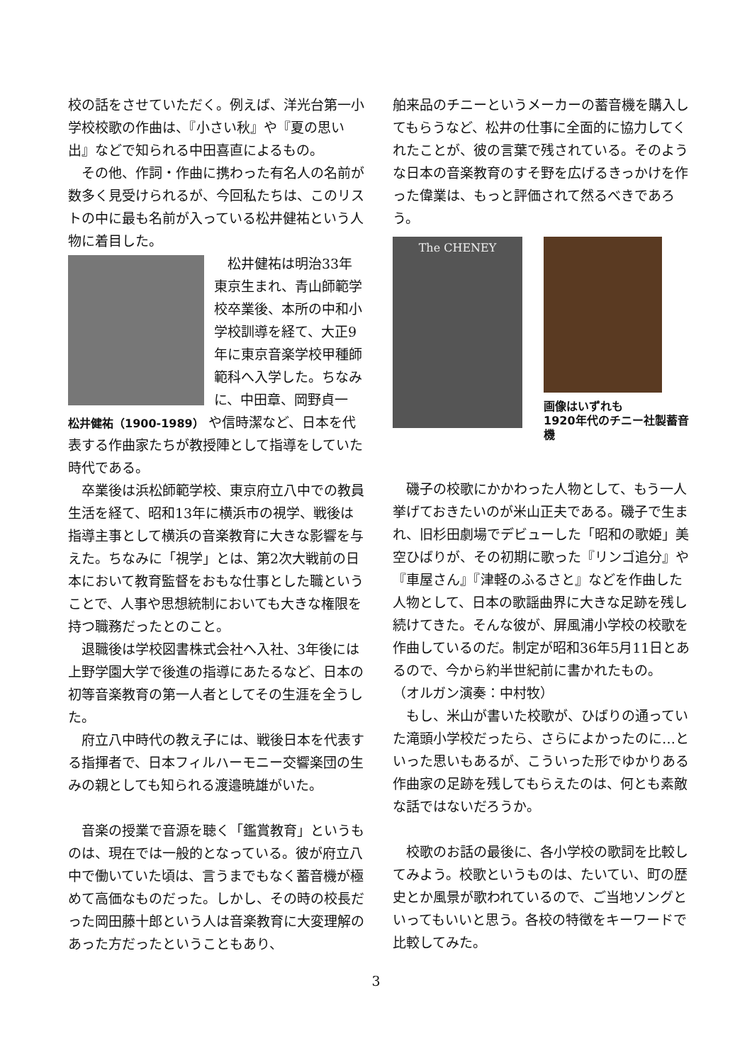校の話をさせていただく。例えば、洋光台第一小学校校歌の作曲は、『小さい秋』や『夏の思い出』などで知られる中田喜直によるもの。
その他、作詞・作曲に携わった有名人の名前が数多く見受けられるが、今回私たちは、このリストの中に最も名前が入っている松井健祐という人物に着目した。
松井健祐は明治33年東京生まれ、青山師範学校卒業後、本所の中和小学校訓導を経て、大正9年に東京音楽学校甲種師範科へ入学した。ちなみに、中田章、岡野貞一
松井健祐（1900-1989） や信時潔など、日本を代表する作曲家たちが教授陣として指導をしていた時代である。
卒業後は浜松師範学校、東京府立八中での教員生活を経て、昭和13年に横浜市の視学、戦後は指導主事として横浜の音楽教育に大きな影響を与えた。ちなみに「視学」とは、第2次大戦前の日本において教育監督をおもな仕事とした職ということで、人事や思想統制においても大きな権限を持つ職務だったとのこと。
退職後は学校図書株式会社へ入社、3年後には上野学園大学で後進の指導にあたるなど、日本の初等音楽教育の第一人者としてその生涯を全うした。
府立八中時代の教え子には、戦後日本を代表する指揮者で、日本フィルハーモニー交響楽団の生みの親としても知られる渡邉暁雄がいた。
音楽の授業で音源を聴く「鑑賞教育」というものは、現在では一般的となっている。彼が府立八中で働いていた頃は、言うまでもなく蓄音機が極めて高価なものだった。しかし、その時の校長だった岡田藤十郎という人は音楽教育に大変理解のあった方だったということもあり、
舶来品のチニーというメーカーの蓄音機を購入してもらうなど、松井の仕事に全面的に協力してくれたことが、彼の言葉で残されている。そのような日本の音楽教育のすそ野を広げるきっかけを作った偉業は、もっと評価されて然るべきであろう。
The CHENEY
画像はいずれも
1920年代のチニー社製蓄音機
磯子の校歌にかかわった人物として、もう一人挙げておきたいのが米山正夫である。磯子で生まれ、旧杉田劇場でデビューした「昭和の歌姫」美空ひばりが、その初期に歌った『リンゴ追分』や『車屋さん』『津軽のふるさと』などを作曲した人物として、日本の歌謡曲界に大きな足跡を残し続けてきた。そんな彼が、屏風浦小学校の校歌を作曲しているのだ。制定が昭和36年5月11日とあるので、今から約半世紀前に書かれたもの。
（オルガン演奏：中村牧）
もし、米山が書いた校歌が、ひばりの通っていた滝頭小学校だったら、さらによかったのに…といった思いもあるが、こういった形でゆかりある作曲家の足跡を残してもらえたのは、何とも素敵な話ではないだろうか。
校歌のお話の最後に、各小学校の歌詞を比較してみよう。校歌というものは、たいてい、町の歴史とか風景が歌われているので、ご当地ソングといってもいいと思う。各校の特徴をキーワードで比較してみた。
3